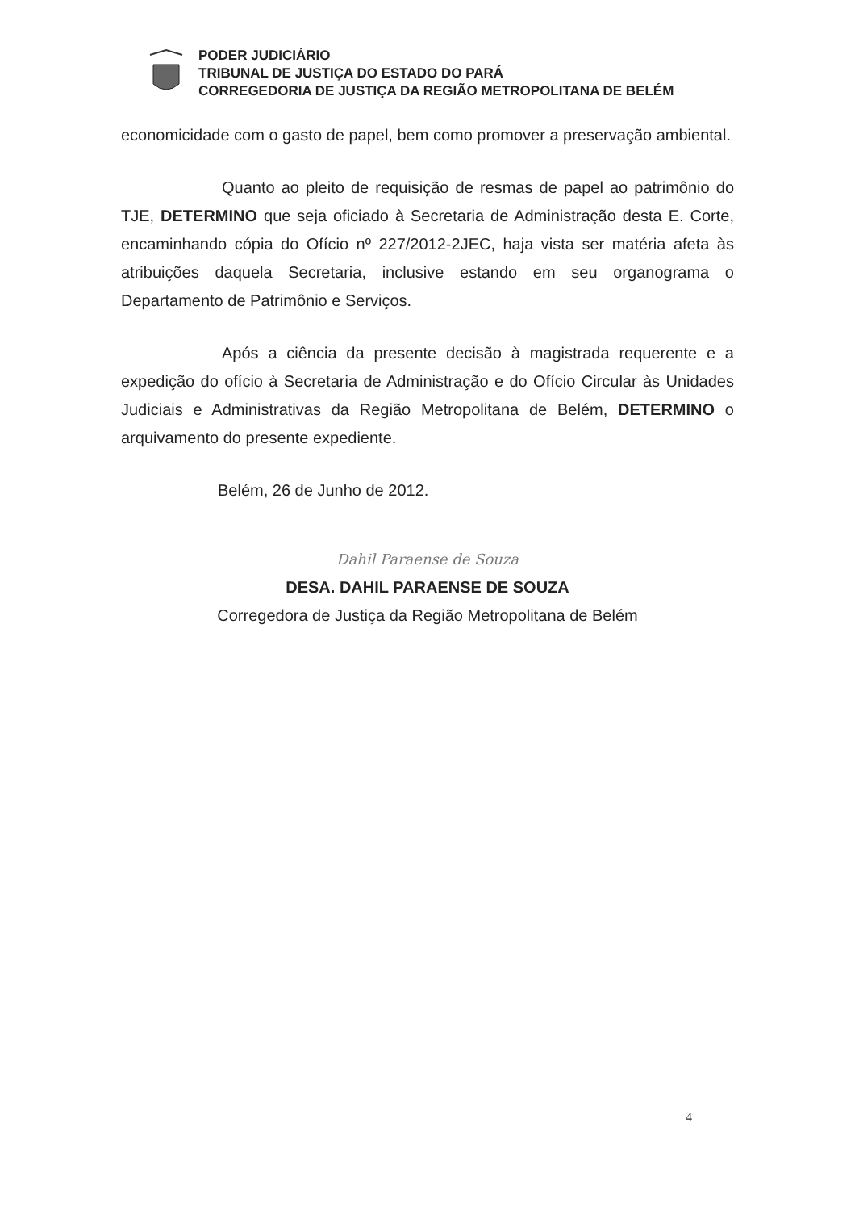PODER JUDICIÁRIO
TRIBUNAL DE JUSTIÇA DO ESTADO DO PARÁ
CORREGEDORIA DE JUSTIÇA DA REGIÃO METROPOLITANA DE BELÉM
economicidade com o gasto de papel, bem como promover a preservação ambiental.
Quanto ao pleito de requisição de resmas de papel ao patrimônio do TJE, DETERMINO que seja oficiado à Secretaria de Administração desta E. Corte, encaminhando cópia do Ofício nº 227/2012-2JEC, haja vista ser matéria afeta às atribuições daquela Secretaria, inclusive estando em seu organograma o Departamento de Patrimônio e Serviços.
Após a ciência da presente decisão à magistrada requerente e a expedição do ofício à Secretaria de Administração e do Ofício Circular às Unidades Judiciais e Administrativas da Região Metropolitana de Belém, DETERMINO o arquivamento do presente expediente.
Belém, 26 de Junho de 2012.
Dahil Paraense de Souza
DESA. DAHIL PARAENSE DE SOUZA
Corregedora de Justiça da Região Metropolitana de Belém
4